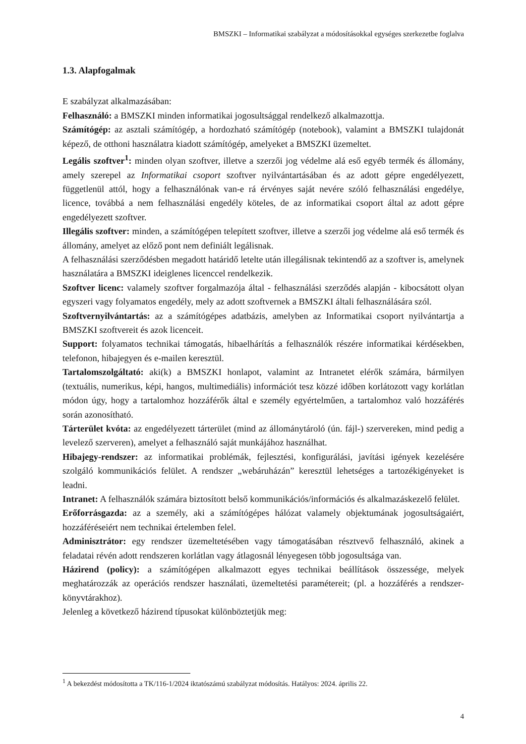BMSZKI – Informatikai szabályzat a módosításokkal egységes szerkezetbe foglalva
1.3. Alapfogalmak
E szabályzat alkalmazásában:
Felhasználó: a BMSZKI minden informatikai jogosultsággal rendelkező alkalmazottja.
Számítógép: az asztali számítógép, a hordozható számítógép (notebook), valamint a BMSZKI tulajdonát képező, de otthoni használatra kiadott számítógép, amelyeket a BMSZKI üzemeltet.
Legális szoftver<sup>1</sup>: minden olyan szoftver, illetve a szerzői jog védelme alá eső egyéb termék és állomány, amely szerepel az Informatikai csoport szoftver nyilvántartásában és az adott gépre engedélyezett, függetlenül attól, hogy a felhasználónak van-e rá érvényes saját nevére szóló felhasználási engedélye, licence, továbbá a nem felhasználási engedély köteles, de az informatikai csoport által az adott gépre engedélyezett szoftver.
Illegális szoftver: minden, a számítógépen telepített szoftver, illetve a szerzői jog védelme alá eső termék és állomány, amelyet az előző pont nem definiált legálisnak.
A felhasználási szerződésben megadott határidő letelte után illegálisnak tekintendő az a szoftver is, amelynek használatára a BMSZKI ideiglenes licenccel rendelkezik.
Szoftver licenc: valamely szoftver forgalmazója által - felhasználási szerződés alapján - kibocsátott olyan egyszeri vagy folyamatos engedély, mely az adott szoftvernek a BMSZKI általi felhasználására szól.
Szoftvernyilvántartás: az a számítógépes adatbázis, amelyben az Informatikai csoport nyilvántartja a BMSZKI szoftvereit és azok licenceit.
Support: folyamatos technikai támogatás, hibaelhárítás a felhasználók részére informatikai kérdésekben, telefonon, hibajegyen és e-mailen keresztül.
Tartalomszolgáltató: aki(k) a BMSZKI honlapot, valamint az Intranetet elérők számára, bármilyen (textuális, numerikus, képi, hangos, multimediális) információt tesz közzé időben korlátozott vagy korlátlan módon úgy, hogy a tartalomhoz hozzáférők által e személy egyértelműen, a tartalomhoz való hozzáférés során azonosítható.
Tárterület kvóta: az engedélyezett tárterület (mind az állománytároló (ún. fájl-) szervereken, mind pedig a levelező szerveren), amelyet a felhasználó saját munkájához használhat.
Hibajegy-rendszer: az informatikai problémák, fejlesztési, konfigurálási, javítási igények kezelésére szolgáló kommunikációs felület. A rendszer „webáruházán” keresztül lehetséges a tartozékigényeket is leadni.
Intranet: A felhasználók számára biztosított belső kommunikációs/információs és alkalmazáskezelő felület.
Erőforrásgazda: az a személy, aki a számítógépes hálózat valamely objektumának jogosultságaiért, hozzáféréseiért nem technikai értelemben felel.
Adminisztrátor: egy rendszer üzemeltetésében vagy támogatásában résztvevő felhasználó, akinek a feladatai révén adott rendszeren korlátlan vagy átlagosnál lényegesen több jogosultsága van.
Házirend (policy): a számítógépen alkalmazott egyes technikai beállítások összessége, melyek meghatározzák az operációs rendszer használati, üzemeltetési paramétereit; (pl. a hozzáférés a rendszer-könyvtárakhoz).
Jelenleg a következő házirend típusokat különböztetjük meg:
<sup>1</sup> A bekezdést módosította a TK/116-1/2024 iktatószámú szabályzat módosítás. Hatályos: 2024. április 22.
4